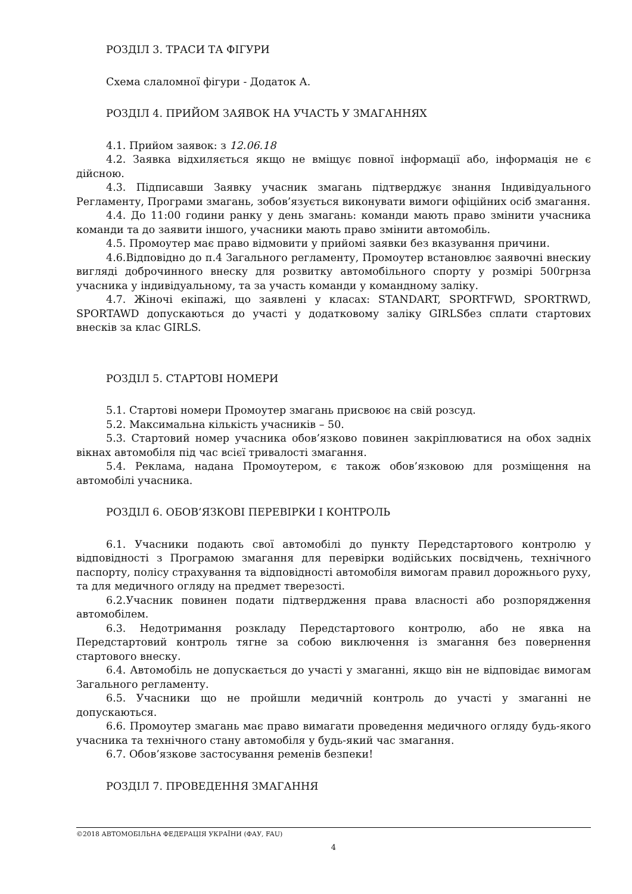РОЗДІЛ 3. ТРАСИ ТА ФІГУРИ
Схема слаломної фігури - Додаток А.
РОЗДІЛ 4. ПРИЙОМ ЗАЯВОК НА УЧАСТЬ У ЗМАГАННЯХ
4.1. Прийом заявок: з 12.06.18
4.2. Заявка відхиляється якщо не вміщує повної інформації або, інформація не є дійсною.
4.3. Підписавши Заявку учасник змагань підтверджує знання Індивідуального Регламенту, Програми змагань, зобов’язується виконувати вимоги офіційних осіб змагання.
4.4. До 11:00 години ранку у день змагань: команди мають право змінити учасника команди та до заявити іншого, учасники мають право змінити автомобіль.
4.5. Промоутер має право відмовити у прийомі заявки без вказування причини.
4.6.Відповідно до п.4 Загального регламенту, Промоутер встановлює заявочні внескиу вигляді доброчинного внеску для розвитку автомобільного спорту у розмірі 500грнза учасника у індивідуальному, та за участь команди у командному заліку.
4.7. Жіночі екіпажі, що заявлені у класах: STANDART, SPORTFWD, SPORTRWD, SPORTAWD допускаються до участі у додатковому заліку GIRLSбез сплати стартових внесків за клас GIRLS.
РОЗДІЛ 5. СТАРТОВІ НОМЕРИ
5.1. Стартові номери Промоутер змагань присвоює на свій розсуд.
5.2. Максимальна кількість учасників – 50.
5.3. Стартовий номер учасника обов’язково повинен закріплюватися на обох задніх вікнах автомобіля під час всієї тривалості змагання.
5.4. Реклама, надана Промоутером, є також обов’язковою для розміщення на автомобілі учасника.
РОЗДІЛ 6. ОБОВ’ЯЗКОВІ ПЕРЕВІРКИ І КОНТРОЛЬ
6.1. Учасники подають свої автомобілі до пункту Передстартового контролю у відповідності з Програмою змагання для перевірки водійських посвідчень, технічного паспорту, полісу страхування та відповідності автомобіля вимогам правил дорожнього руху, та для медичного огляду на предмет тверезості.
6.2.Учасник повинен подати підтвердження права власності або розпорядження автомобілем.
6.3. Недотримання розкладу Передстартового контролю, або не явка на Передстартовий контроль тягне за собою виключення із змагання без повернення стартового внеску.
6.4. Автомобіль не допускається до участі у змаганні, якщо він не відповідає вимогам Загального регламенту.
6.5. Учасники що не пройшли медичній контроль до участі у змаганні не допускаються.
6.6. Промоутер змагань має право вимагати проведення медичного огляду будь-якого учасника та технічного стану автомобіля у будь-який час змагання.
6.7. Обов’язкове застосування ременів безпеки!
РОЗДІЛ 7. ПРОВЕДЕННЯ ЗМАГАННЯ
©2018 АВТОМОБІЛЬНА ФЕДЕРАЦІЯ УКРАЇНИ (ФАУ, FAU)
4